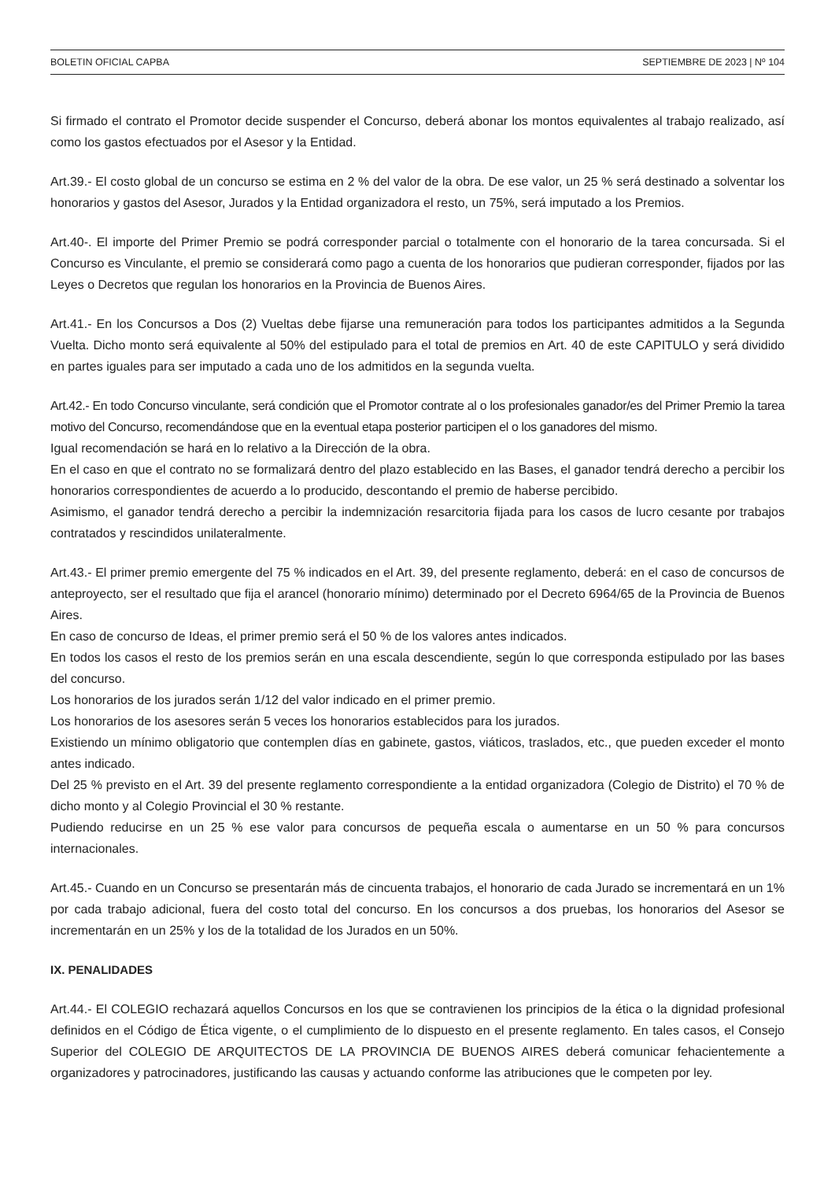BOLETIN OFICIAL CAPBA SEPTIEMBRE DE 2023 | Nº 104
Si firmado el contrato el Promotor decide suspender el Concurso, deberá abonar los montos equivalentes al trabajo realizado, así como los gastos efectuados por el Asesor y la Entidad.
Art.39.- El costo global de un concurso se estima en 2 % del valor de la obra. De ese valor, un 25 % será destinado a solventar los honorarios y gastos del Asesor, Jurados y la Entidad organizadora el resto, un 75%, será imputado a los Premios.
Art.40-. El importe del Primer Premio se podrá corresponder parcial o totalmente con el honorario de la tarea concursada. Si el Concurso es Vinculante, el premio se considerará como pago a cuenta de los honorarios que pudieran corresponder, fijados por las Leyes o Decretos que regulan los honorarios en la Provincia de Buenos Aires.
Art.41.- En los Concursos a Dos (2) Vueltas debe fijarse una remuneración para todos los participantes admitidos a la Segunda Vuelta. Dicho monto será equivalente al 50% del estipulado para el total de premios en Art. 40 de este CAPITULO y será dividido en partes iguales para ser imputado a cada uno de los admitidos en la segunda vuelta.
Art.42.- En todo Concurso vinculante, será condición que el Promotor contrate al o los profesionales ganador/es del Primer Premio la tarea motivo del Concurso, recomendándose que en la eventual etapa posterior participen el o los ganadores del mismo.
Igual recomendación se hará en lo relativo a la Dirección de la obra.
En el caso en que el contrato no se formalizará dentro del plazo establecido en las Bases, el ganador tendrá derecho a percibir los honorarios correspondientes de acuerdo a lo producido, descontando el premio de haberse percibido.
Asimismo, el ganador tendrá derecho a percibir la indemnización resarcitoria fijada para los casos de lucro cesante por trabajos contratados y rescindidos unilateralmente.
Art.43.- El primer premio emergente del 75 % indicados en el Art. 39, del presente reglamento, deberá: en el caso de concursos de anteproyecto, ser el resultado que fija el arancel (honorario mínimo) determinado por el Decreto 6964/65 de la Provincia de Buenos Aires.
En caso de concurso de Ideas, el primer premio será el 50 % de los valores antes indicados.
En todos los casos el resto de los premios serán en una escala descendiente, según lo que corresponda estipulado por las bases del concurso.
Los honorarios de los jurados serán 1/12 del valor indicado en el primer premio.
Los honorarios de los asesores serán 5 veces los honorarios establecidos para los jurados.
Existiendo un mínimo obligatorio que contemplen días en gabinete, gastos, viáticos, traslados, etc., que pueden exceder el monto antes indicado.
Del 25 % previsto en el Art. 39 del presente reglamento correspondiente a la entidad organizadora (Colegio de Distrito) el 70 % de dicho monto y al Colegio Provincial el 30 % restante.
Pudiendo reducirse en un 25 % ese valor para concursos de pequeña escala o aumentarse en un 50 % para concursos internacionales.
Art.45.- Cuando en un Concurso se presentarán más de cincuenta trabajos, el honorario de cada Jurado se incrementará en un 1% por cada trabajo adicional, fuera del costo total del concurso. En los concursos a dos pruebas, los honorarios del Asesor se incrementarán en un 25% y los de la totalidad de los Jurados en un 50%.
IX. PENALIDADES
Art.44.- El COLEGIO rechazará aquellos Concursos en los que se contravienen los principios de la ética o la dignidad profesional definidos en el Código de Ética vigente, o el cumplimiento de lo dispuesto en el presente reglamento. En tales casos, el Consejo Superior del COLEGIO DE ARQUITECTOS DE LA PROVINCIA DE BUENOS AIRES deberá comunicar fehacientemente a organizadores y patrocinadores, justificando las causas y actuando conforme las atribuciones que le competen por ley.